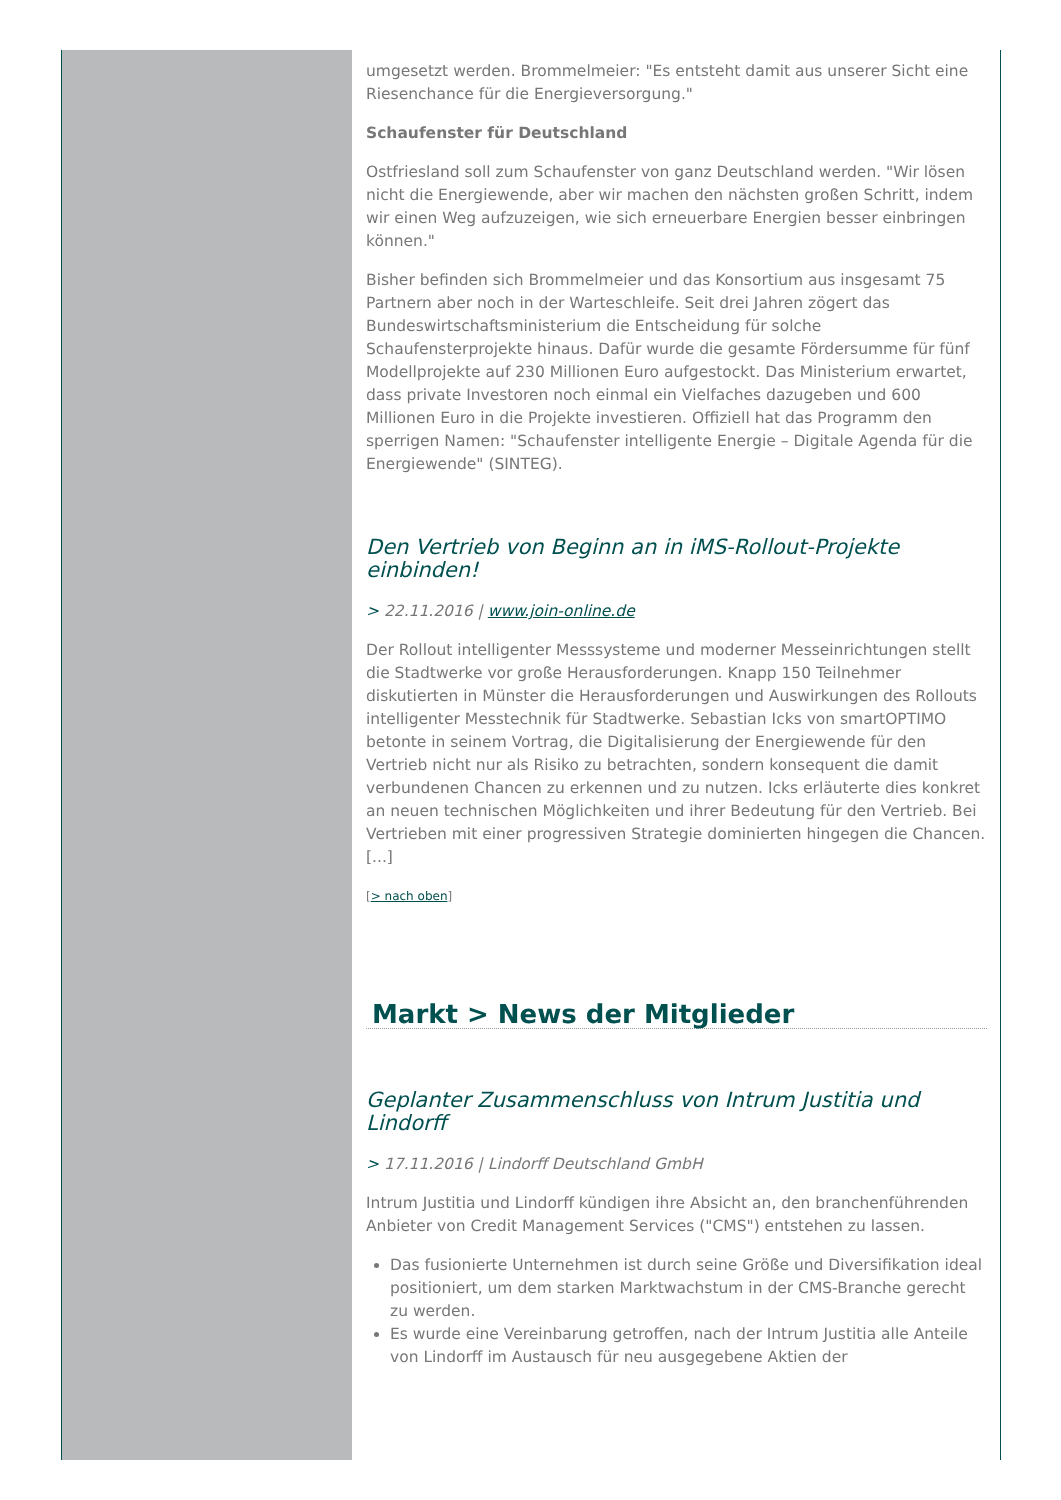umgesetzt werden. Brommelmeier: "Es entsteht damit aus unserer Sicht eine Riesenchance für die Energieversorgung."
Schaufenster für Deutschland
Ostfriesland soll zum Schaufenster von ganz Deutschland werden. "Wir lösen nicht die Energiewende, aber wir machen den nächsten großen Schritt, indem wir einen Weg aufzuzeigen, wie sich erneuerbare Energien besser einbringen können."
Bisher befinden sich Brommelmeier und das Konsortium aus insgesamt 75 Partnern aber noch in der Warteschleife. Seit drei Jahren zögert das Bundeswirtschaftsministerium die Entscheidung für solche Schaufensterprojekte hinaus. Dafür wurde die gesamte Fördersumme für fünf Modellprojekte auf 230 Millionen Euro aufgestockt. Das Ministerium erwartet, dass private Investoren noch einmal ein Vielfaches dazugeben und 600 Millionen Euro in die Projekte investieren. Offiziell hat das Programm den sperrigen Namen: "Schaufenster intelligente Energie – Digitale Agenda für die Energiewende" (SINTEG).
Den Vertrieb von Beginn an in iMS-Rollout-Projekte einbinden!
> 22.11.2016 | www.join-online.de
Der Rollout intelligenter Messsysteme und moderner Messeinrichtungen stellt die Stadtwerke vor große Herausforderungen. Knapp 150 Teilnehmer diskutierten in Münster die Herausforderungen und Auswirkungen des Rollouts intelligenter Messtechnik für Stadtwerke. Sebastian Icks von smartOPTIMO betonte in seinem Vortrag, die Digitalisierung der Energiewende für den Vertrieb nicht nur als Risiko zu betrachten, sondern konsequent die damit verbundenen Chancen zu erkennen und zu nutzen. Icks erläuterte dies konkret an neuen technischen Möglichkeiten und ihrer Bedeutung für den Vertrieb. Bei Vertrieben mit einer progressiven Strategie dominierten hingegen die Chancen. [...]
[> nach oben]
Markt > News der Mitglieder
Geplanter Zusammenschluss von Intrum Justitia und Lindorff
> 17.11.2016 | Lindorff Deutschland GmbH
Intrum Justitia und Lindorff kündigen ihre Absicht an, den branchenführenden Anbieter von Credit Management Services ("CMS") entstehen zu lassen.
Das fusionierte Unternehmen ist durch seine Größe und Diversifikation ideal positioniert, um dem starken Marktwachstum in der CMS-Branche gerecht zu werden.
Es wurde eine Vereinbarung getroffen, nach der Intrum Justitia alle Anteile von Lindorff im Austausch für neu ausgegebene Aktien der